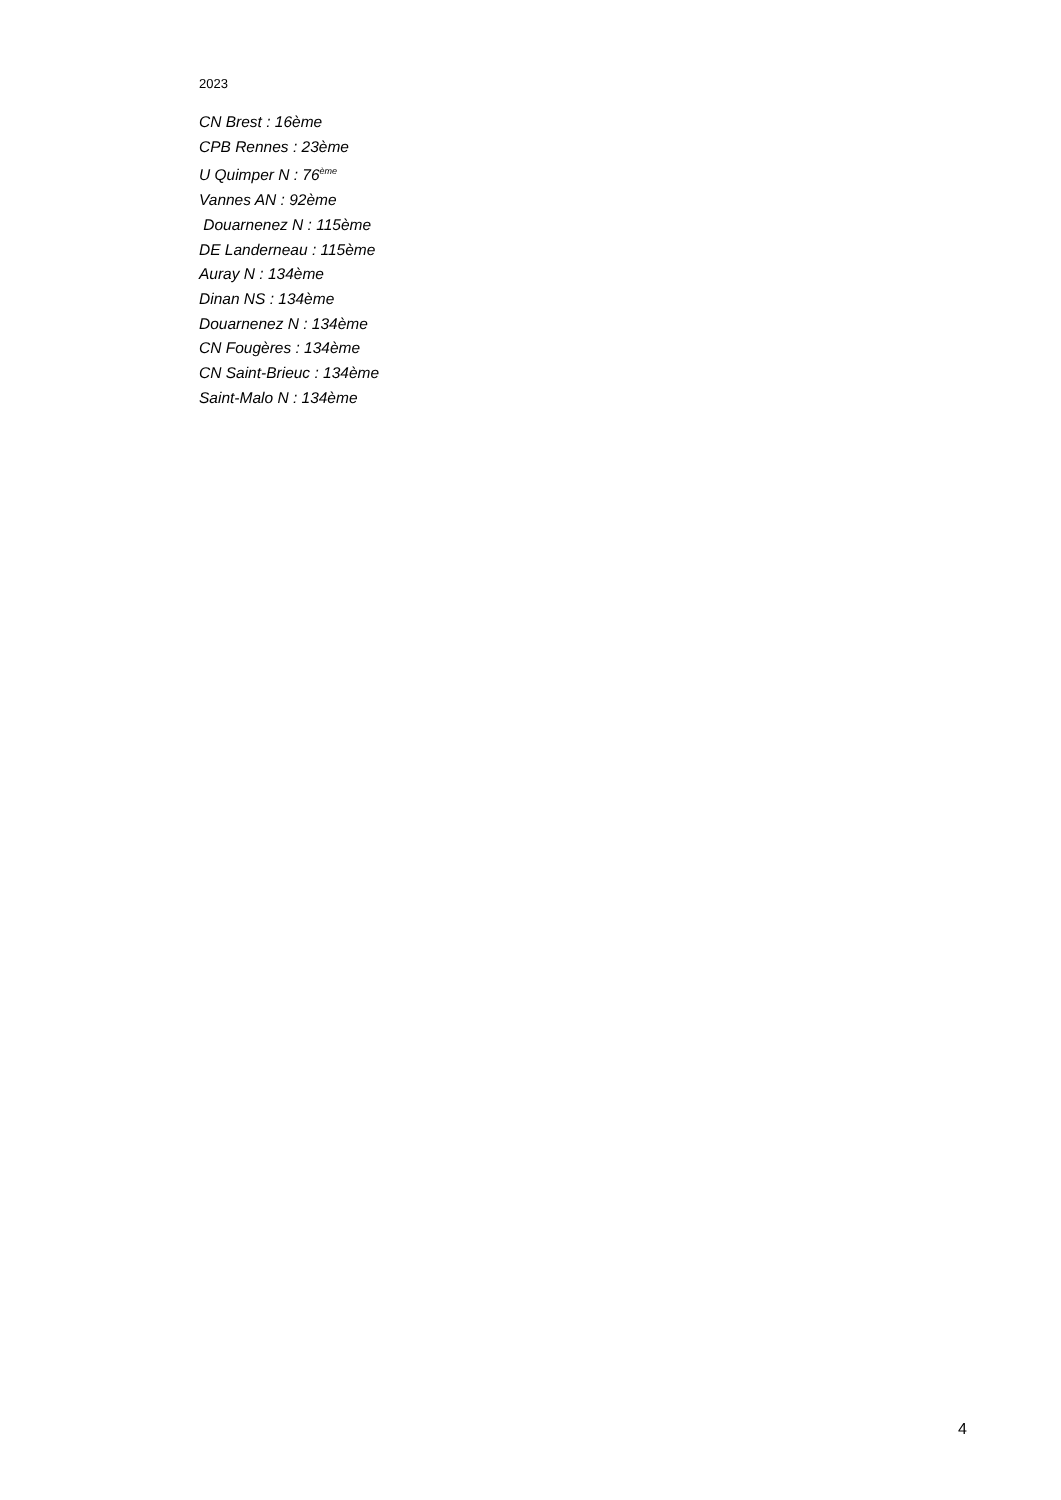2023
CN Brest : 16ème
CPB Rennes : 23ème
U Quimper N : 76<sup>ème</sup>
Vannes AN : 92ème
Douarnenez N : 115ème
DE Landerneau : 115ème
Auray N : 134ème
Dinan NS : 134ème
Douarnenez N : 134ème
CN Fougères : 134ème
CN Saint-Brieuc : 134ème
Saint-Malo N : 134ème
4